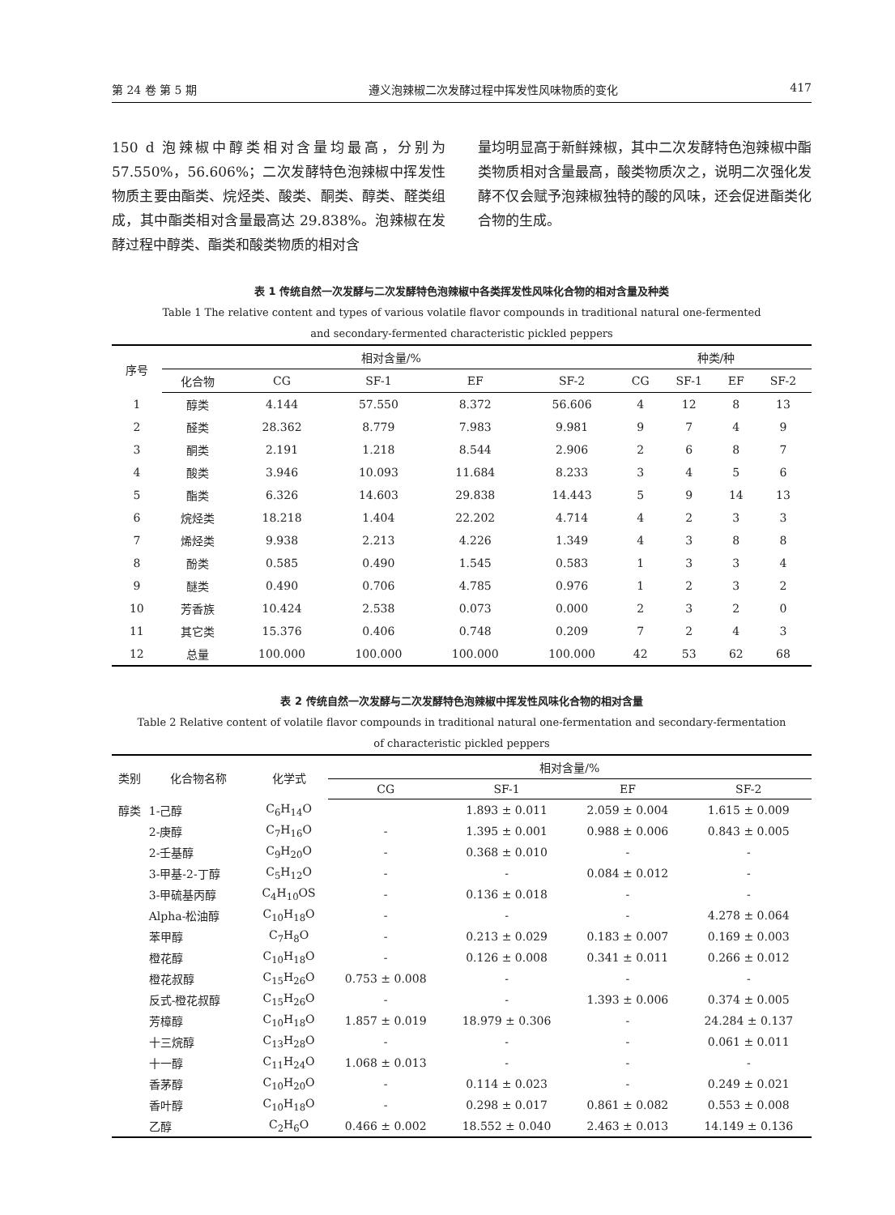第 24 卷 第 5 期 遵义泡辣椒二次发酵过程中挥发性风味物质的变化 417
150 d 泡辣椒中醇类相对含量均最高，分别为 57.550%，56.606%；二次发酵特色泡辣椒中挥发性物质主要由酯类、烷烃类、酸类、酮类、醇类、醛类组成，其中酯类相对含量最高达 29.838%。泡辣椒在发酵过程中醇类、酯类和酸类物质的相对含
量均明显高于新鲜辣椒，其中二次发酵特色泡辣椒中酯类物质相对含量最高，酸类物质次之，说明二次强化发酵不仅会赋予泡辣椒独特的酸的风味，还会促进酯类化合物的生成。
表 1 传统自然一次发酵与二次发酵特色泡辣椒中各类挥发性风味化合物的相对含量及种类
Table 1 The relative content and types of various volatile flavor compounds in traditional natural one-fermented
and secondary-fermented characteristic pickled peppers
| 序号 | 相对含量/% | | | | | 种类/种 | | | |
| --- | --- | --- | --- | --- | --- | --- | --- | --- | --- |
| | 化合物 | CG | SF-1 | EF | SF-2 | CG | SF-1 | EF | SF-2 |
| 1 | 醇类 | 4.144 | 57.550 | 8.372 | 56.606 | 4 | 12 | 8 | 13 |
| 2 | 醛类 | 28.362 | 8.779 | 7.983 | 9.981 | 9 | 7 | 4 | 9 |
| 3 | 酮类 | 2.191 | 1.218 | 8.544 | 2.906 | 2 | 6 | 8 | 7 |
| 4 | 酸类 | 3.946 | 10.093 | 11.684 | 8.233 | 3 | 4 | 5 | 6 |
| 5 | 酯类 | 6.326 | 14.603 | 29.838 | 14.443 | 5 | 9 | 14 | 13 |
| 6 | 烷烃类 | 18.218 | 1.404 | 22.202 | 4.714 | 4 | 2 | 3 | 3 |
| 7 | 烯烃类 | 9.938 | 2.213 | 4.226 | 1.349 | 4 | 3 | 8 | 8 |
| 8 | 酚类 | 0.585 | 0.490 | 1.545 | 0.583 | 1 | 3 | 3 | 4 |
| 9 | 醚类 | 0.490 | 0.706 | 4.785 | 0.976 | 1 | 2 | 3 | 2 |
| 10 | 芳香族 | 10.424 | 2.538 | 0.073 | 0.000 | 2 | 3 | 2 | 0 |
| 11 | 其它类 | 15.376 | 0.406 | 0.748 | 0.209 | 7 | 2 | 4 | 3 |
| 12 | 总量 | 100.000 | 100.000 | 100.000 | 100.000 | 42 | 53 | 62 | 68 |
表 2 传统自然一次发酵与二次发酵特色泡辣椒中挥发性风味化合物的相对含量
Table 2 Relative content of volatile flavor compounds in traditional natural one-fermentation and secondary-fermentation
of characteristic pickled peppers
| 类别 | 化合物名称 | 化学式 | 相对含量/% | | | |
| --- | --- | --- | --- | --- | --- | --- |
| | | | CG | SF-1 | EF | SF-2 |
| 醇类 | 1-己醇 | C<sub>6</sub>H<sub>14</sub>O | | 1.893 ± 0.011 | 2.059 ± 0.004 | 1.615 ± 0.009 |
| | 2-庚醇 | C<sub>7</sub>H<sub>16</sub>O | - | 1.395 ± 0.001 | 0.988 ± 0.006 | 0.843 ± 0.005 |
| | 2-壬基醇 | C<sub>9</sub>H<sub>20</sub>O | - | 0.368 ± 0.010 | - | - |
| | 3-甲基-2-丁醇 | C<sub>5</sub>H<sub>12</sub>O | - | - | 0.084 ± 0.012 | - |
| | 3-甲硫基丙醇 | C<sub>4</sub>H<sub>10</sub>OS | - | 0.136 ± 0.018 | - | - |
| | Alpha-松油醇 | C<sub>10</sub>H<sub>18</sub>O | - | - | - | 4.278 ± 0.064 |
| | 苯甲醇 | C<sub>7</sub>H<sub>8</sub>O | - | 0.213 ± 0.029 | 0.183 ± 0.007 | 0.169 ± 0.003 |
| | 橙花醇 | C<sub>10</sub>H<sub>18</sub>O | - | 0.126 ± 0.008 | 0.341 ± 0.011 | 0.266 ± 0.012 |
| | 橙花叔醇 | C<sub>15</sub>H<sub>26</sub>O | 0.753 ± 0.008 | - | - | - |
| | 反式-橙花叔醇 | C<sub>15</sub>H<sub>26</sub>O | - | - | 1.393 ± 0.006 | 0.374 ± 0.005 |
| | 芳樟醇 | C<sub>10</sub>H<sub>18</sub>O | 1.857 ± 0.019 | 18.979 ± 0.306 | - | 24.284 ± 0.137 |
| | 十三烷醇 | C<sub>13</sub>H<sub>28</sub>O | - | - | - | 0.061 ± 0.011 |
| | 十一醇 | C<sub>11</sub>H<sub>24</sub>O | 1.068 ± 0.013 | - | - | - |
| | 香茅醇 | C<sub>10</sub>H<sub>20</sub>O | - | 0.114 ± 0.023 | - | 0.249 ± 0.021 |
| | 香叶醇 | C<sub>10</sub>H<sub>18</sub>O | - | 0.298 ± 0.017 | 0.861 ± 0.082 | 0.553 ± 0.008 |
| | 乙醇 | C<sub>2</sub>H<sub>6</sub>O | 0.466 ± 0.002 | 18.552 ± 0.040 | 2.463 ± 0.013 | 14.149 ± 0.136 |